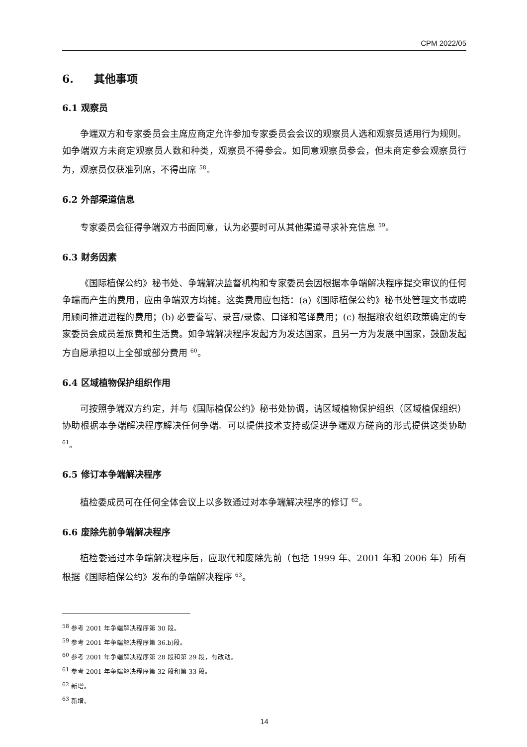CPM 2022/05
6. 其他事项
6.1 观察员
争端双方和专家委员会主席应商定允许参加专家委员会会议的观察员人选和观察员适用行为规则。如争端双方未商定观察员人数和种类，观察员不得参会。如同意观察员参会，但未商定参会观察员行为，观察员仅获准列席，不得出席 <sup>58</sup>。
6.2 外部渠道信息
专家委员会征得争端双方书面同意，认为必要时可从其他渠道寻求补充信息 <sup>59</sup>。
6.3 财务因素
《国际植保公约》秘书处、争端解决监督机构和专家委员会因根据本争端解决程序提交审议的任何争端而产生的费用，应由争端双方均摊。这类费用应包括：(a)《国际植保公约》秘书处管理文书或聘用顾问推进进程的费用；(b) 必要誊写、录音/录像、口译和笔译费用；(c) 根据粮农组织政策确定的专家委员会成员差旅费和生活费。如争端解决程序发起方为发达国家，且另一方为发展中国家，鼓励发起方自愿承担以上全部或部分费用 <sup>60</sup>。
6.4 区域植物保护组织作用
可按照争端双方约定，并与《国际植保公约》秘书处协调，请区域植物保护组织（区域植保组织）协助根据本争端解决程序解决任何争端。可以提供技术支持或促进争端双方磋商的形式提供这类协助 <sup>61</sup>。
6.5 修订本争端解决程序
植检委成员可在任何全体会议上以多数通过对本争端解决程序的修订 <sup>62</sup>。
6.6 废除先前争端解决程序
植检委通过本争端解决程序后，应取代和废除先前（包括 1999 年、2001 年和 2006 年）所有根据《国际植保公约》发布的争端解决程序 <sup>63</sup>。
<sup>58</sup> 参考 2001 年争端解决程序第 30 段。
<sup>59</sup> 参考 2001 年争端解决程序第 36.b)段。
<sup>60</sup> 参考 2001 年争端解决程序第 28 段和第 29 段，有改动。
<sup>61</sup> 参考 2001 年争端解决程序第 32 段和第 33 段。
<sup>62</sup> 新增。
<sup>63</sup> 新增。
14